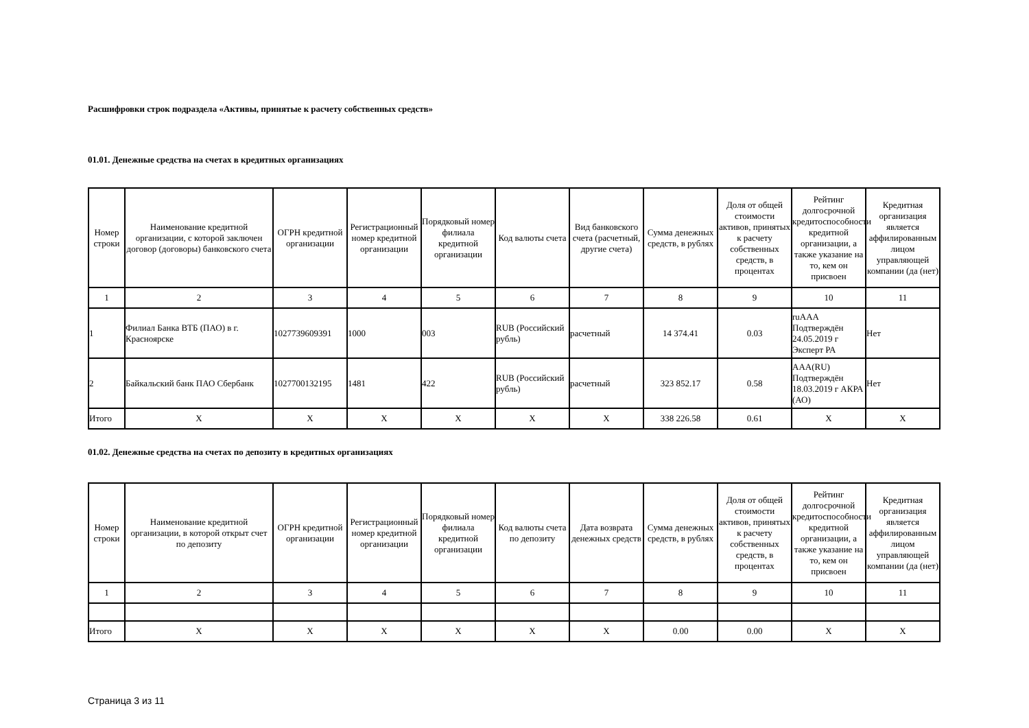Расшифровки строк подраздела «Активы, принятые к расчету собственных средств»
01.01. Денежные средства на счетах в кредитных организациях
| Номер строки | Наименование кредитной организации, с которой заключен договор (договоры) банковского счета | ОГРН кредитной организации | Регистрационный номер кредитной организации | Порядковый номер филиала кредитной организации | Код валюты счета | Вид банковского счета (расчетный, другие счета) | Сумма денежных средств, в рублях | Доля от общей стоимости активов, принятых к расчету собственных средств, в процентах | Рейтинг долгосрочной кредитоспособности кредитной организации, а также указание на то, кем он присвоен | Кредитная организация является аффилированным лицом управляющей компании (да (нет) |
| --- | --- | --- | --- | --- | --- | --- | --- | --- | --- | --- |
| 1 | 2 | 3 | 4 | 5 | 6 | 7 | 8 | 9 | 10 | 11 |
| 1 | Филиал Банка ВТБ (ПАО) в г. Красноярске | 1027739609391 | 1000 | 003 | RUB (Российский рубль) | расчетный | 14 374.41 | 0.03 | ruAAA Подтверждён 24.05.2019 г Эксперт РА | Нет |
| 2 | Байкальский банк ПАО Сбербанк | 1027700132195 | 1481 | 422 | RUB (Российский рубль) | расчетный | 323 852.17 | 0.58 | AAA(RU) Подтверждён 18.03.2019 г АКРА (АО) | Нет |
| Итого | X | X | X | X | X | X | 338 226.58 | 0.61 | X | X |
01.02. Денежные средства на счетах по депозиту в кредитных организациях
| Номер строки | Наименование кредитной организации, в которой открыт счет по депозиту | ОГРН кредитной организации | Регистрационный номер кредитной организации | Порядковый номер филиала кредитной организации | Код валюты счета по депозиту | Дата возврата денежных средств | Сумма денежных средств, в рублях | Доля от общей стоимости активов, принятых к расчету собственных средств, в процентах | Рейтинг долгосрочной кредитоспособности кредитной организации, а также указание на то, кем он присвоен | Кредитная организация является аффилированным лицом управляющей компании (да (нет) |
| --- | --- | --- | --- | --- | --- | --- | --- | --- | --- | --- |
| 1 | 2 | 3 | 4 | 5 | 6 | 7 | 8 | 9 | 10 | 11 |
| Итого | X | X | X | X | X | X | 0.00 | 0.00 | X | X |
Страница 3 из 11